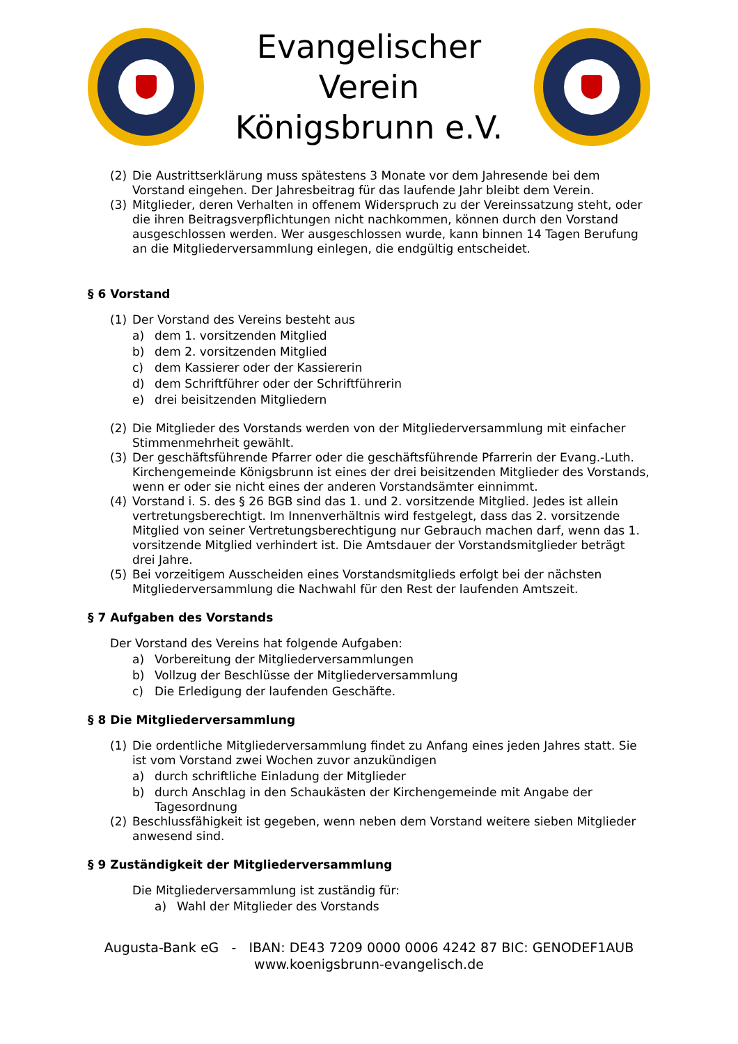Evangelischer Verein
Königsbrunn e.V.
(2) Die Austrittserklärung muss spätestens 3 Monate vor dem Jahresende bei dem Vorstand eingehen. Der Jahresbeitrag für das laufende Jahr bleibt dem Verein.
(3) Mitglieder, deren Verhalten in offenem Widerspruch zu der Vereinssatzung steht, oder die ihren Beitragsverpflichtungen nicht nachkommen, können durch den Vorstand ausgeschlossen werden. Wer ausgeschlossen wurde, kann binnen 14 Tagen Berufung an die Mitgliederversammlung einlegen, die endgültig entscheidet.
§ 6 Vorstand
(1) Der Vorstand des Vereins besteht aus
a) dem 1. vorsitzenden Mitglied
b) dem 2. vorsitzenden Mitglied
c) dem Kassierer oder der Kassiererin
d) dem Schriftführer oder der Schriftführerin
e) drei beisitzenden Mitgliedern
(2) Die Mitglieder des Vorstands werden von der Mitgliederversammlung mit einfacher Stimmenmehrheit gewählt.
(3) Der geschäftsführende Pfarrer oder die geschäftsführende Pfarrerin der Evang.-Luth. Kirchengemeinde Königsbrunn ist eines der drei beisitzenden Mitglieder des Vorstands, wenn er oder sie nicht eines der anderen Vorstandsämter einnimmt.
(4) Vorstand i. S. des § 26 BGB sind das 1. und 2. vorsitzende Mitglied. Jedes ist allein vertretungsberechtigt. Im Innenverhältnis wird festgelegt, dass das 2. vorsitzende Mitglied von seiner Vertretungsberechtigung nur Gebrauch machen darf, wenn das 1. vorsitzende Mitglied verhindert ist. Die Amtsdauer der Vorstandsmitglieder beträgt drei Jahre.
(5) Bei vorzeitigem Ausscheiden eines Vorstandsmitglieds erfolgt bei der nächsten Mitgliederversammlung die Nachwahl für den Rest der laufenden Amtszeit.
§ 7 Aufgaben des Vorstands
Der Vorstand des Vereins hat folgende Aufgaben:
a) Vorbereitung der Mitgliederversammlungen
b) Vollzug der Beschlüsse der Mitgliederversammlung
c) Die Erledigung der laufenden Geschäfte.
§ 8 Die Mitgliederversammlung
(1) Die ordentliche Mitgliederversammlung findet zu Anfang eines jeden Jahres statt. Sie ist vom Vorstand zwei Wochen zuvor anzukündigen
a) durch schriftliche Einladung der Mitglieder
b) durch Anschlag in den Schaukästen der Kirchengemeinde mit Angabe der Tagesordnung
(2) Beschlussfähigkeit ist gegeben, wenn neben dem Vorstand weitere sieben Mitglieder anwesend sind.
§ 9 Zuständigkeit der Mitgliederversammlung
Die Mitgliederversammlung ist zuständig für:
a) Wahl der Mitglieder des Vorstands
Augusta-Bank eG - IBAN: DE43 7209 0000 0006 4242 87 BIC: GENODEF1AUB
www.koenigsbrunn-evangelisch.de